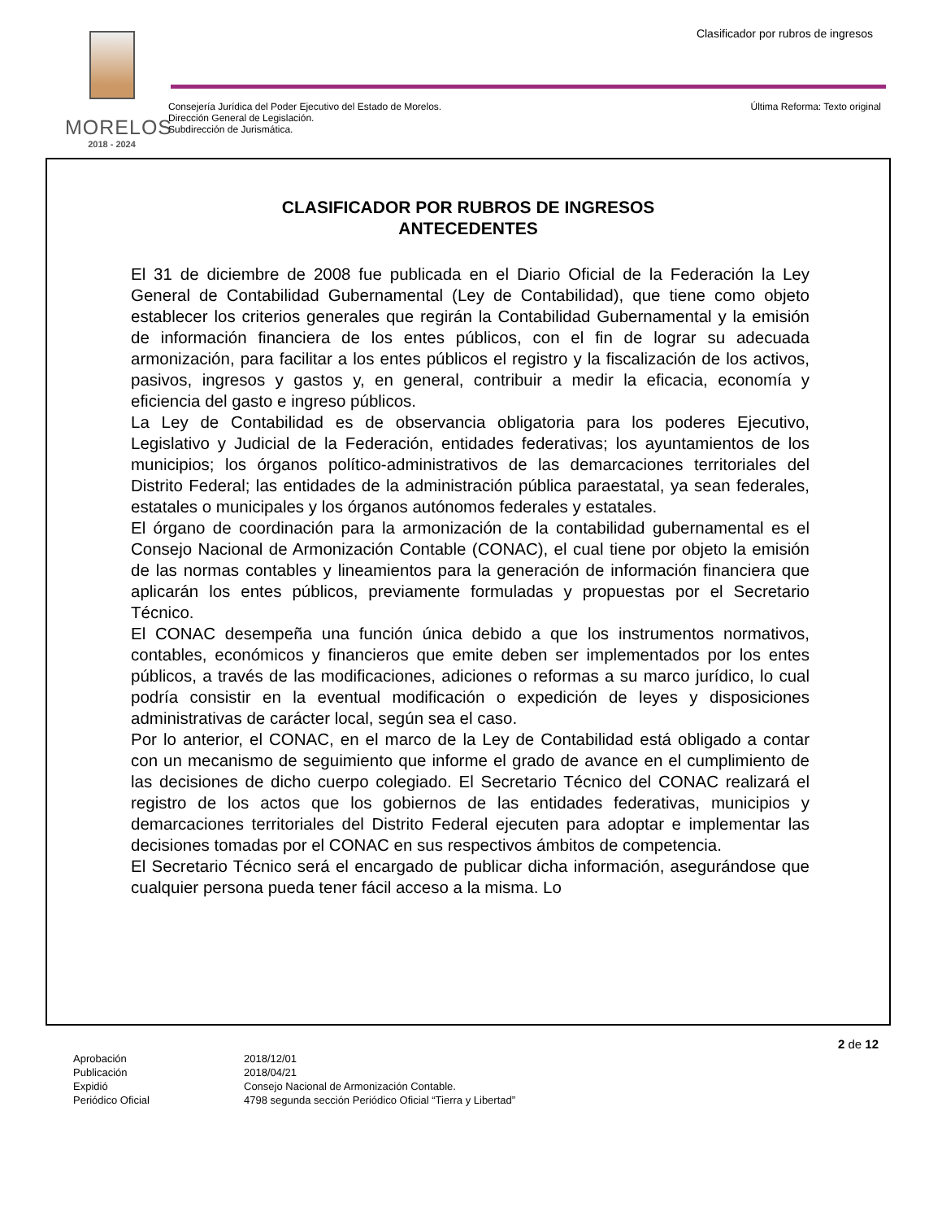Clasificador por rubros de ingresos
MORELOS
2018 - 2024
Consejería Jurídica del Poder Ejecutivo del Estado de Morelos.
Dirección General de Legislación.
Subdirección de Jurismática.
Última Reforma: Texto original
CLASIFICADOR POR RUBROS DE INGRESOS
ANTECEDENTES
El 31 de diciembre de 2008 fue publicada en el Diario Oficial de la Federación la Ley General de Contabilidad Gubernamental (Ley de Contabilidad), que tiene como objeto establecer los criterios generales que regirán la Contabilidad Gubernamental y la emisión de información financiera de los entes públicos, con el fin de lograr su adecuada armonización, para facilitar a los entes públicos el registro y la fiscalización de los activos, pasivos, ingresos y gastos y, en general, contribuir a medir la eficacia, economía y eficiencia del gasto e ingreso públicos.
La Ley de Contabilidad es de observancia obligatoria para los poderes Ejecutivo, Legislativo y Judicial de la Federación, entidades federativas; los ayuntamientos de los municipios; los órganos político-administrativos de las demarcaciones territoriales del Distrito Federal; las entidades de la administración pública paraestatal, ya sean federales, estatales o municipales y los órganos autónomos federales y estatales.
El órgano de coordinación para la armonización de la contabilidad gubernamental es el Consejo Nacional de Armonización Contable (CONAC), el cual tiene por objeto la emisión de las normas contables y lineamientos para la generación de información financiera que aplicarán los entes públicos, previamente formuladas y propuestas por el Secretario Técnico.
El CONAC desempeña una función única debido a que los instrumentos normativos, contables, económicos y financieros que emite deben ser implementados por los entes públicos, a través de las modificaciones, adiciones o reformas a su marco jurídico, lo cual podría consistir en la eventual modificación o expedición de leyes y disposiciones administrativas de carácter local, según sea el caso.
Por lo anterior, el CONAC, en el marco de la Ley de Contabilidad está obligado a contar con un mecanismo de seguimiento que informe el grado de avance en el cumplimiento de las decisiones de dicho cuerpo colegiado. El Secretario Técnico del CONAC realizará el registro de los actos que los gobiernos de las entidades federativas, municipios y demarcaciones territoriales del Distrito Federal ejecuten para adoptar e implementar las decisiones tomadas por el CONAC en sus respectivos ámbitos de competencia.
El Secretario Técnico será el encargado de publicar dicha información, asegurándose que cualquier persona pueda tener fácil acceso a la misma. Lo
2 de 12
| Aprobación | 2018/12/01 |
| Publicación | 2018/04/21 |
| Expidió | Consejo Nacional de Armonización Contable. |
| Periódico Oficial | 4798 segunda sección Periódico Oficial “Tierra y Libertad” |